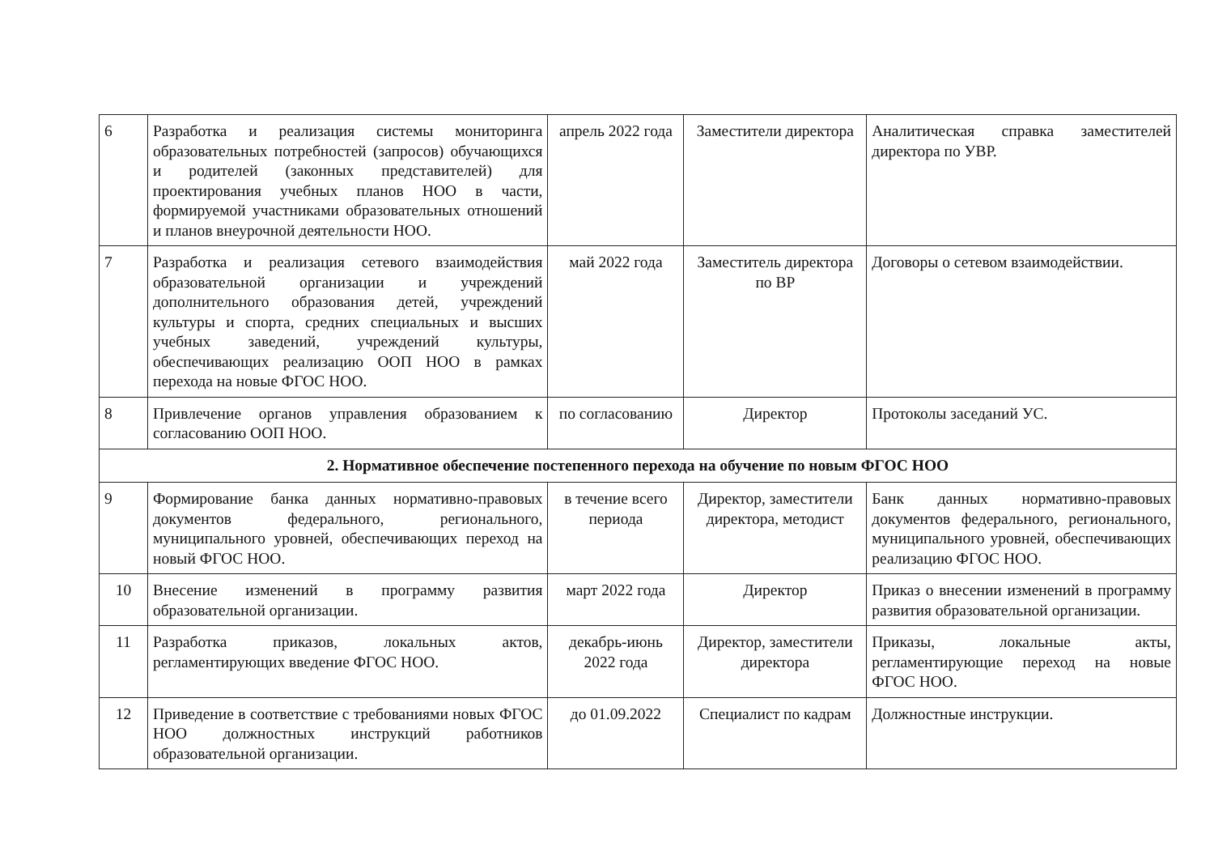| 6 | Разработка и реализация системы мониторинга образовательных потребностей (запросов) обучающихся и родителей (законных представителей) для проектирования учебных планов НОО в части, формируемой участниками образовательных отношений и планов внеурочной деятельности НОО. | апрель 2022 года | Заместители директора | Аналитическая справка заместителей директора по УВР. |
| 7 | Разработка и реализация сетевого взаимодействия образовательной организации и учреждений дополнительного образования детей, учреждений культуры и спорта, средних специальных и высших учебных заведений, учреждений культуры, обеспечивающих реализацию ООП НОО в рамках перехода на новые ФГОС НОО. | май 2022 года | Заместитель директора по ВР | Договоры о сетевом взаимодействии. |
| 8 | Привлечение органов управления образованием к согласованию ООП НОО. | по согласованию | Директор | Протоколы заседаний УС. |
| 2. Нормативное обеспечение постепенного перехода на обучение по новым ФГОС НОО | | | | |
| 9 | Формирование банка данных нормативно-правовых документов федерального, регионального, муниципального уровней, обеспечивающих переход на новый ФГОС НОО. | в течение всего периода | Директор, заместители директора, методист | Банк данных нормативно-правовых документов федерального, регионального, муниципального уровней, обеспечивающих реализацию ФГОС НОО. |
| 10 | Внесение изменений в программу развития образовательной организации. | март 2022 года | Директор | Приказ о внесении изменений в программу развития образовательной организации. |
| 11 | Разработка приказов, локальных актов, регламентирующих введение ФГОС НОО. | декабрь-июнь 2022 года | Директор, заместители директора | Приказы, локальные акты, регламентирующие переход на новые ФГОС НОО. |
| 12 | Приведение в соответствие с требованиями новых ФГОС НОО должностных инструкций работников образовательной организации. | до 01.09.2022 | Специалист по кадрам | Должностные инструкции. |